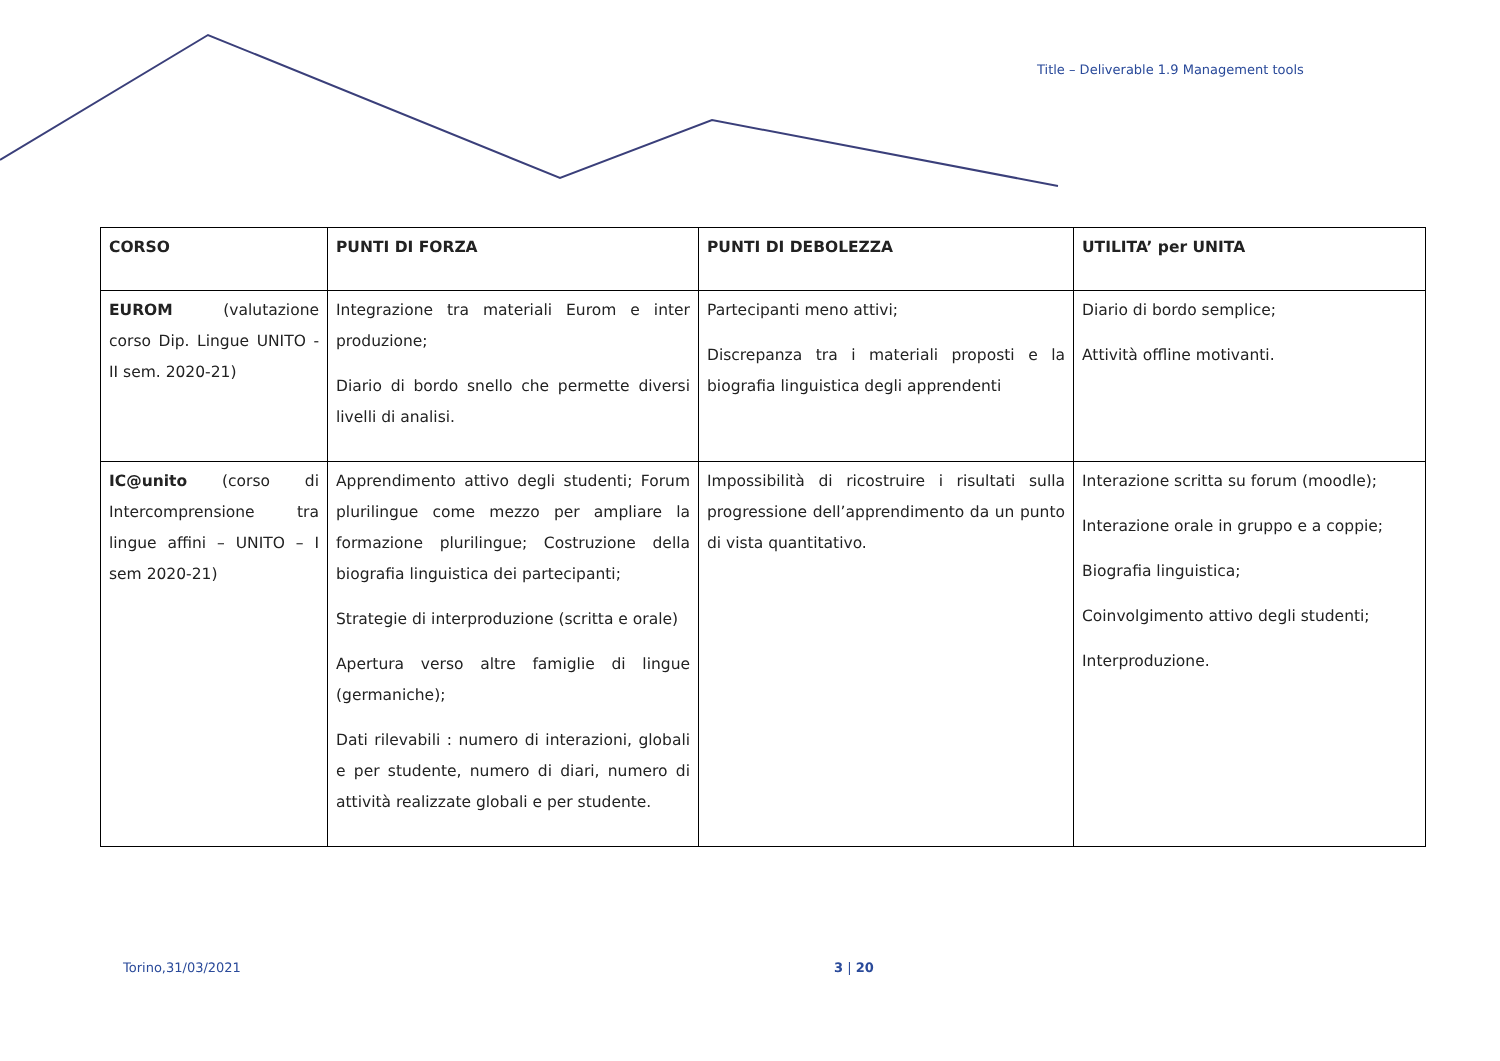Title – Deliverable 1.9 Management tools
| CORSO | PUNTI DI FORZA | PUNTI DI DEBOLEZZA | UTILITA’ per UNITA |
| --- | --- | --- | --- |
| EUROM (valutazione corso Dip. Lingue UNITO - II sem. 2020-21) | Integrazione tra materiali Eurom e inter produzione; Diario di bordo snello che permette diversi livelli di analisi. | Partecipanti meno attivi; Discrepanza tra i materiali proposti e la biografia linguistica degli apprendenti | Diario di bordo semplice; Attività offline motivanti. |
| IC@unito (corso di Intercomprensione tra lingue affini – UNITO – I sem 2020-21) | Apprendimento attivo degli studenti; Forum plurilingue come mezzo per ampliare la formazione plurilingue; Costruzione della biografia linguistica dei partecipanti; Strategie di interproduzione (scritta e orale) Apertura verso altre famiglie di lingue (germaniche); Dati rilevabili : numero di interazioni, globali e per studente, numero di diari, numero di attività realizzate globali e per studente. | Impossibilità di ricostruire i risultati sulla progressione dell’apprendimento da un punto di vista quantitativo. | Interazione scritta su forum (moodle); Interazione orale in gruppo e a coppie; Biografia linguistica; Coinvolgimento attivo degli studenti; Interproduzione. |
Torino,31/03/2021 3 | 20